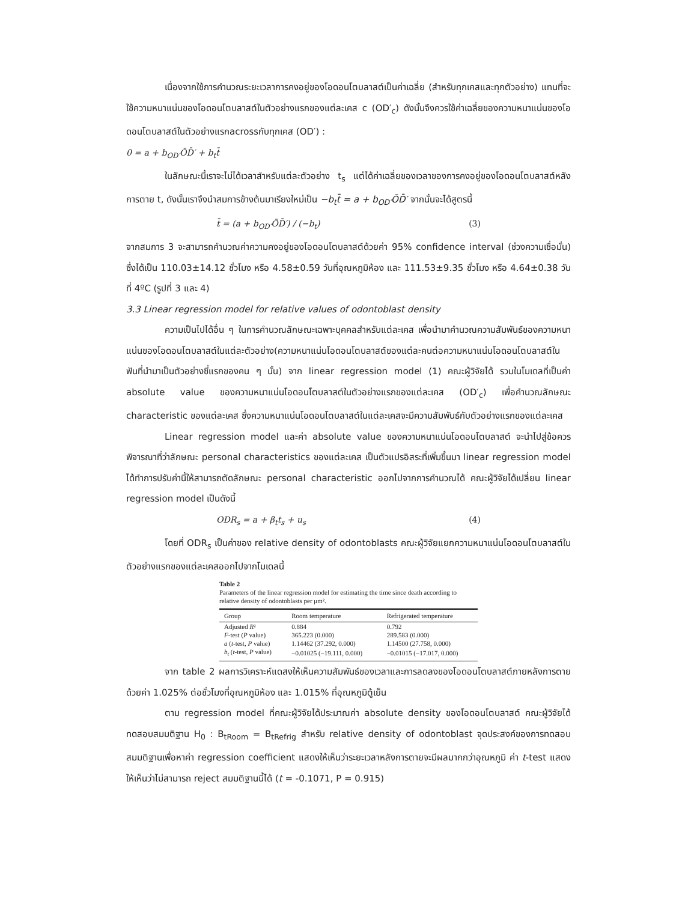เนื่องจากใช้การคำนวณระยะเวลาการคงอยู่ของโอดอนโตบลาสต์เป็นค่าเฉลี่ย (สำหรับทุกเคสและทุกตัวอย่าง) แทนที่จะใช้ความหนาแน่นของโอดอนโตบลาสต์ในตัวอย่างแรกของแต่ละเคส c (OD′<sub>c</sub>) ดังนั้นจึงควรใช้ค่าเฉลี่ยของความหนาแน่นของโอดอนโตบลาสต์ในตัวอย่างแรกacrossกับทุกเคส (OD′) :
0 = a + b<sub>OD′</sub>ŌD̄′ + b<sub>t</sub>t̄
ในลักษณะนี้เราจะไม่ได้เวลาสำหรับแต่ละตัวอย่าง t<sub>s</sub> แต่ได้ค่าเฉลี่ยของเวลาของการคงอยู่ของโอดอนโตบลาสต์หลังการตาย t, ดังนั้นเราจึงนำสมการข้างต้นมาเรียงใหม่เป็น −b<sub>t</sub>t̄ = a + b<sub>OD′</sub>ŌD̄′ จากนั้นจะได้สูตรนี้
t̄ = (a + b<sub>OD′</sub>ŌD̄′) / (−b<sub>t</sub>) (3)
จากสมการ 3 จะสามารถคำนวณค่าความคงอยู่ของโอดอนโตบลาสต์ด้วยค่า 95% confidence interval (ช่วงความเชื่อมั่น) ซึ่งได้เป็น 110.03±14.12 ชั่วโมง หรือ 4.58±0.59 วันที่อุณหภูมิห้อง และ 111.53±9.35 ชั่วโมง หรือ 4.64±0.38 วันที่ 4ºC (รูปที่ 3 และ 4)
3.3 Linear regression model for relative values of odontoblast density
ความเป็นไปได้อื่น ๆ ในการคำนวณลักษณะเฉพาะบุคคลสำหรับแต่ละเคส เพื่อนำมาคำนวณความสัมพันธ์ของความหนาแน่นของโอดอนโตบลาสต์ในแต่ละตัวอย่าง(ความหนาแน่นโอดอนโตบลาสต์ของแต่ละคนต่อความหนาแน่นโอดอนโตบลาสต์ในฟันที่นำมาเป็นตัวอย่างซี่แรกของคน ๆ นั้น) จาก linear regression model (1) คณะผู้วิจัยได้ รวมในโมเดลที่เป็นค่า absolute value ของความหนาแน่นโอดอนโตบลาสต์ในตัวอย่างแรกของแต่ละเคส (OD′<sub>c</sub>) เพื่อคำนวณลักษณะ characteristic ของแต่ละเคส ซึ่งความหนาแน่นโอดอนโตบลาสต์ในแต่ละเคสจะมีความสัมพันธ์กับตัวอย่างแรกของแต่ละเคส
Linear regression model และค่า absolute value ของความหนาแน่นโอดอนโตบลาสต์ จะนำไปสู่ข้อควรพิจารณาที่ว่าลักษณะ personal characteristics ของแต่ละเคส เป็นตัวแปรอิสระที่เพิ่มขึ้นมา linear regression model ได้ทำการปรับค่านี้ให้สามารถตัดลักษณะ personal characteristic ออกไปจากการคำนวณได้ คณะผู้วิจัยได้เปลี่ยน linear regression model เป็นดังนี้
ODR<sub>s</sub> = a + β<sub>t</sub>t<sub>s</sub> + u<sub>s</sub> (4)
โดยที่ ODR<sub>s</sub> เป็นค่าของ relative density of odontoblasts คณะผู้วิจัยแยกความหนาแน่นโอดอนโตบลาสต์ในตัวอย่างแรกของแต่ละเคสออกไปจากโมเดลนี้
Table 2
Parameters of the linear regression model for estimating the time since death according to relative density of odontoblasts per μm².
| Group | Room temperature | Refrigerated temperature |
| --- | --- | --- |
| Adjusted R ² | 0.884 | 0.792 |
| F -test ( P value) | 365.223 (0.000) | 289.583 (0.000) |
| a ( t -test, P value) | 1.14462 (37.292, 0.000) | 1.14500 (27.758, 0.000) |
| b<sub>t</sub> ( t -test, P value) | −0.01025 (−19.111, 0.000) | −0.01015 (−17.017, 0.000) |
จาก table 2 ผลการวิเคราะห์แดสงให้เห็นความสัมพันธ์ของเวลาและการลดลงของโอดอนโตบลาสต์ภายหลังการตายด้วยค่า 1.025% ต่อชั่วโมงที่อุณหภูมิห้อง และ 1.015% ที่อุณหภูมิตู้เย็น
ตาม regression model ที่คณะผู้วิจัยได้ประมาณค่า absolute density ของโอดอนโตบลาสต์ คณะผู้วิจัยได้ทดสอบสมมติฐาน H<sub>0</sub> : B<sub>tRoom</sub> = B<sub>tRefrig</sub> สำหรับ relative density of odontoblast จุดประสงค์ของการทดสอบสมมติฐานเพื่อหาค่า regression coefficient แสดงให้เห็นว่าระยะเวลาหลังการตายจะมีผลมากกว่าอุณหภูมิ ค่า t-test แสดงให้เห็นว่าไม่สามารถ reject สมมติฐานนี้ได้ (t = -0.1071, P = 0.915)